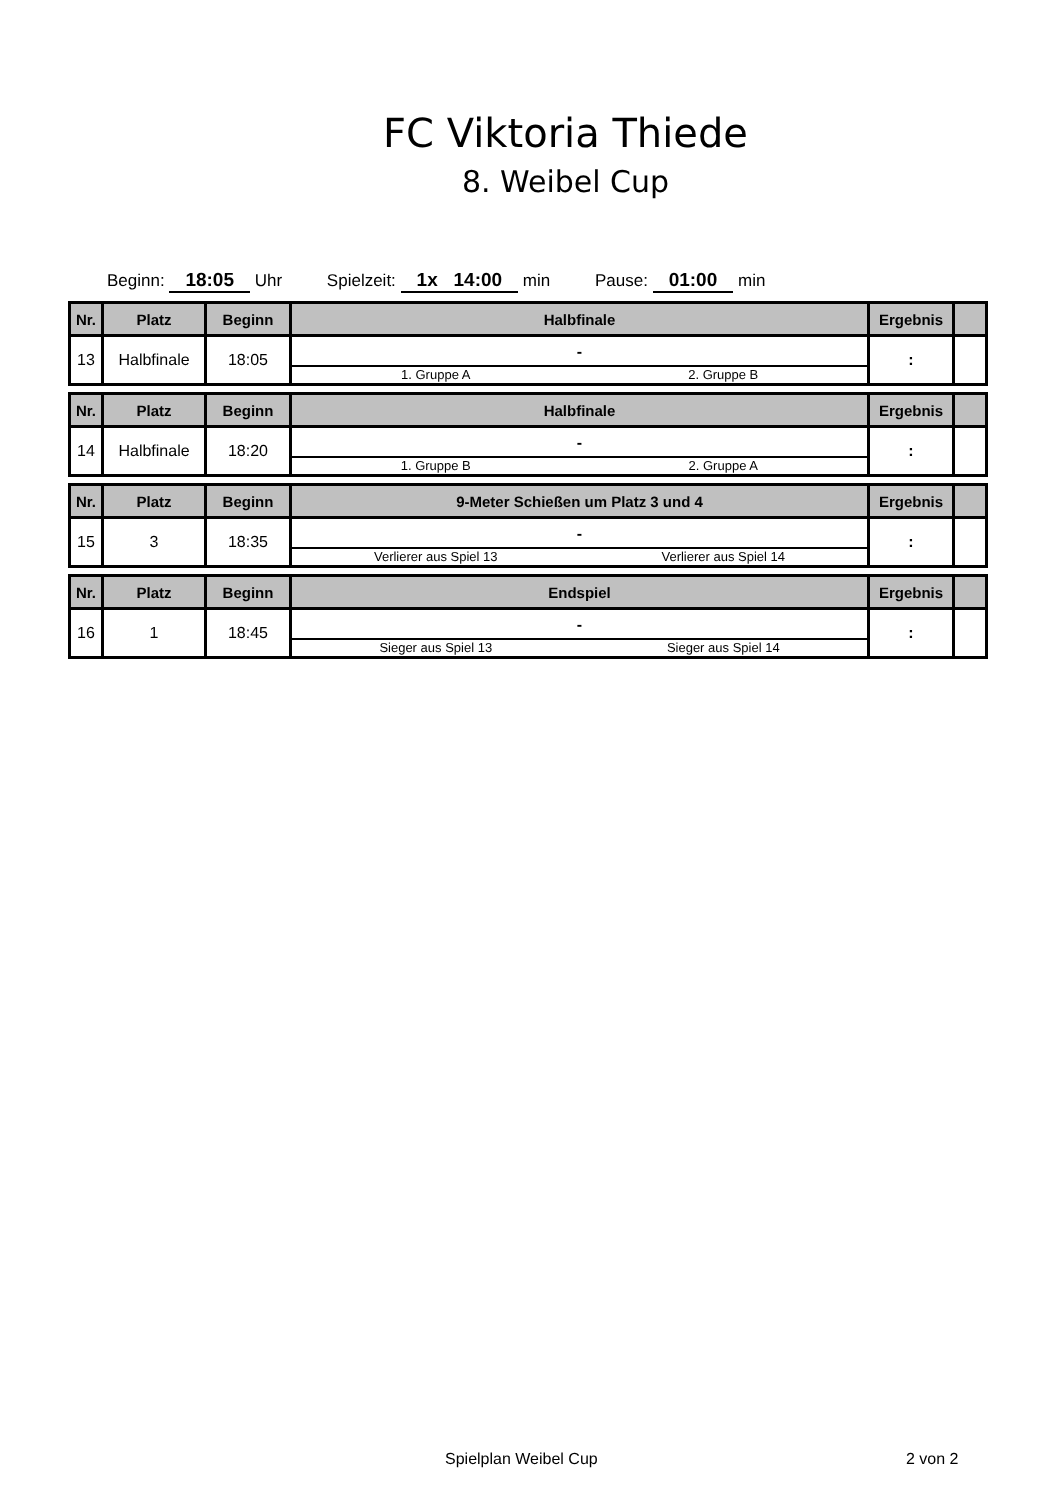FC Viktoria Thiede
8. Weibel Cup
Beginn: 18:05 Uhr Spielzeit: 1x 14:00 min Pause: 01:00 min
| Nr. | Platz | Beginn | Halbfinale | Ergebnis | |
| --- | --- | --- | --- | --- | --- |
| 13 | Halbfinale | 18:05 | - 1. Gruppe A 2. Gruppe B | : | |
| Nr. | Platz | Beginn | Halbfinale | Ergebnis | |
| 14 | Halbfinale | 18:20 | - 1. Gruppe B 2. Gruppe A | : | |
| Nr. | Platz | Beginn | 9-Meter Schießen um Platz 3 und 4 | Ergebnis | |
| 15 | 3 | 18:35 | - Verlierer aus Spiel 13 Verlierer aus Spiel 14 | : | |
| Nr. | Platz | Beginn | Endspiel | Ergebnis | |
| 16 | 1 | 18:45 | - Sieger aus Spiel 13 Sieger aus Spiel 14 | : | |
Spielplan Weibel Cup 2 von 2